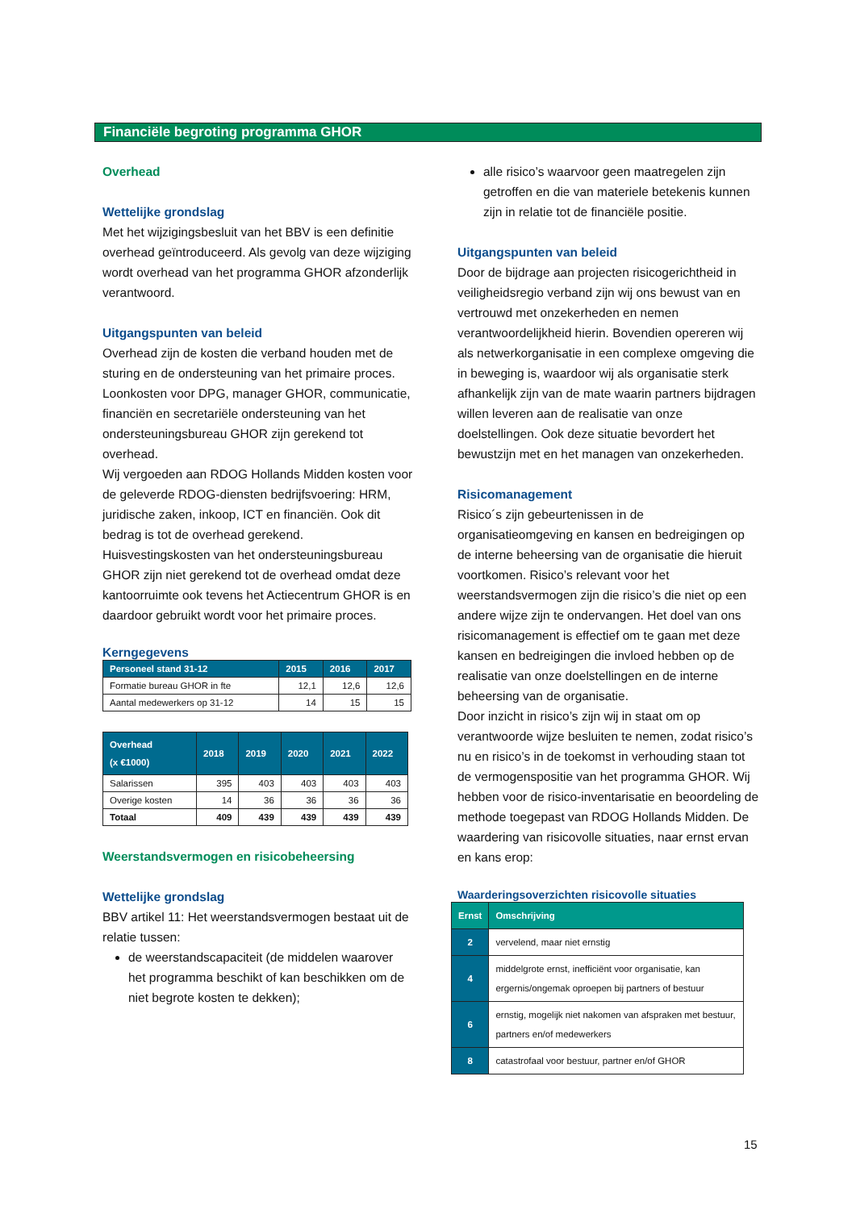Financiële begroting programma GHOR
Overhead
Wettelijke grondslag
Met het wijzigingsbesluit van het BBV is een definitie overhead geïntroduceerd. Als gevolg van deze wijziging wordt overhead van het programma GHOR afzonderlijk verantwoord.
Uitgangspunten van beleid
Overhead zijn de kosten die verband houden met de sturing en de ondersteuning van het primaire proces.
Loonkosten voor DPG, manager GHOR, communicatie, financiën en secretariële ondersteuning van het ondersteuningsbureau GHOR zijn gerekend tot overhead.
Wij vergoeden aan RDOG Hollands Midden kosten voor de geleverde RDOG-diensten bedrijfsvoering: HRM, juridische zaken, inkoop, ICT en financiën. Ook dit bedrag is tot de overhead gerekend.
Huisvestingskosten van het ondersteuningsbureau GHOR zijn niet gerekend tot de overhead omdat deze kantoorruimte ook tevens het Actiecentrum GHOR is en daardoor gebruikt wordt voor het primaire proces.
Kerngegevens
| Personeel stand 31-12 | 2015 | 2016 | 2017 |
| --- | --- | --- | --- |
| Formatie bureau GHOR in fte | 12,1 | 12,6 | 12,6 |
| Aantal medewerkers op 31-12 | 14 | 15 | 15 |
| Overhead (x €1000) | 2018 | 2019 | 2020 | 2021 | 2022 |
| --- | --- | --- | --- | --- | --- |
| Salarissen | 395 | 403 | 403 | 403 | 403 |
| Overige kosten | 14 | 36 | 36 | 36 | 36 |
| Totaal | 409 | 439 | 439 | 439 | 439 |
Weerstandsvermogen en risicobeheersing
Wettelijke grondslag
BBV artikel 11: Het weerstandsvermogen bestaat uit de relatie tussen:
de weerstandscapaciteit (de middelen waarover het programma beschikt of kan beschikken om de niet begrote kosten te dekken);
alle risico’s waarvoor geen maatregelen zijn getroffen en die van materiele betekenis kunnen zijn in relatie tot de financiële positie.
Uitgangspunten van beleid
Door de bijdrage aan projecten risicogerichtheid in veiligheidsregio verband zijn wij ons bewust van en vertrouwd met onzekerheden en nemen verantwoordelijkheid hierin. Bovendien opereren wij als netwerkorganisatie in een complexe omgeving die in beweging is, waardoor wij als organisatie sterk afhankelijk zijn van de mate waarin partners bijdragen willen leveren aan de realisatie van onze doelstellingen. Ook deze situatie bevordert het bewustzijn met en het managen van onzekerheden.
Risicomanagement
Risico´s zijn gebeurtenissen in de organisatieomgeving en kansen en bedreigingen op de interne beheersing van de organisatie die hieruit voortkomen. Risico’s relevant voor het weerstandsvermogen zijn die risico’s die niet op een andere wijze zijn te ondervangen. Het doel van ons risicomanagement is effectief om te gaan met deze kansen en bedreigingen die invloed hebben op de realisatie van onze doelstellingen en de interne beheersing van de organisatie.
Door inzicht in risico’s zijn wij in staat om op verantwoorde wijze besluiten te nemen, zodat risico’s nu en risico’s in de toekomst in verhouding staan tot de vermogenspositie van het programma GHOR. Wij hebben voor de risico-inventarisatie en beoordeling de methode toegepast van RDOG Hollands Midden. De waardering van risicovolle situaties, naar ernst ervan en kans erop:
Waarderingsoverzichten risicovolle situaties
| Ernst | Omschrijving |
| --- | --- |
| 2 | vervelend, maar niet ernstig |
| 4 | middelgrote ernst, inefficiënt voor organisatie, kan ergernis/ongemak oproepen bij partners of bestuur |
| 6 | ernstig, mogelijk niet nakomen van afspraken met bestuur, partners en/of medewerkers |
| 8 | catastrofaal voor bestuur, partner en/of GHOR |
15